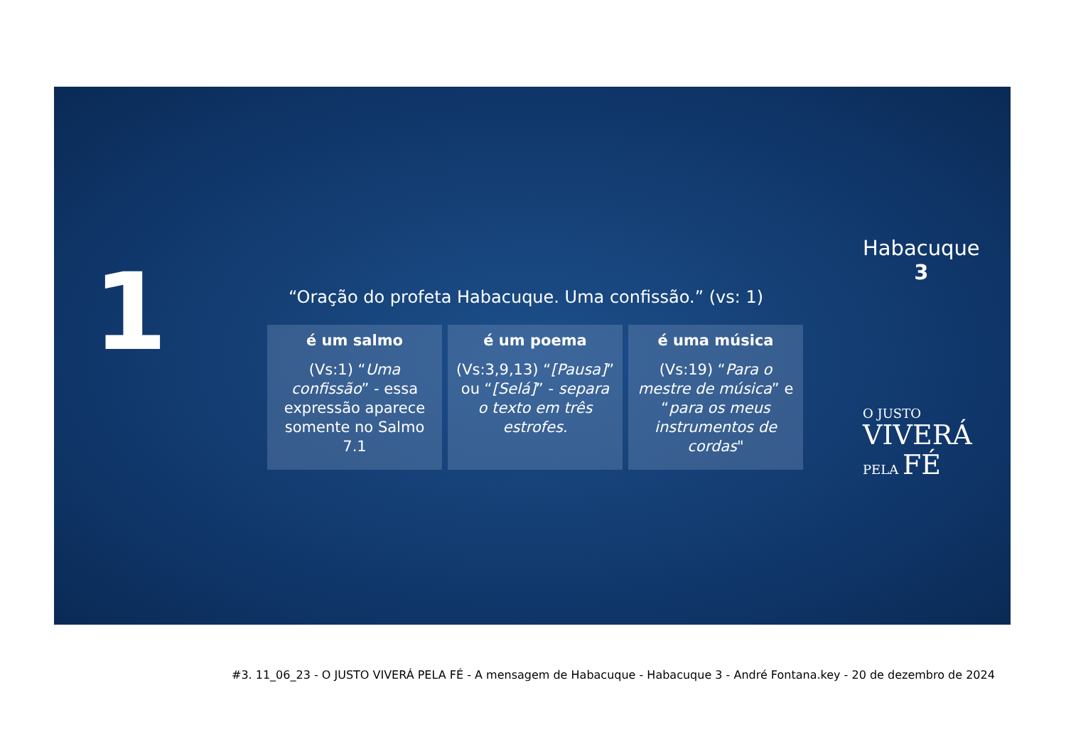1
Habacuque
3
“Oração do profeta Habacuque. Uma confissão.” (vs: 1)
é um salmo
(Vs:1) “Uma confissão” - essa expressão aparece somente no Salmo 7.1
é um poema
(Vs:3,9,13) “[Pausa]” ou “[Selá]” - separa o texto em três estrofes.
é uma música
(Vs:19) “Para o mestre de música” e “para os meus instrumentos de cordas"
O JUSTO
VIVERÁ
PELA FÉ
#3. 11_06_23 - O JUSTO VIVERÁ PELA FÉ - A mensagem de Habacuque - Habacuque 3 - André Fontana.key - 20 de dezembro de 2024